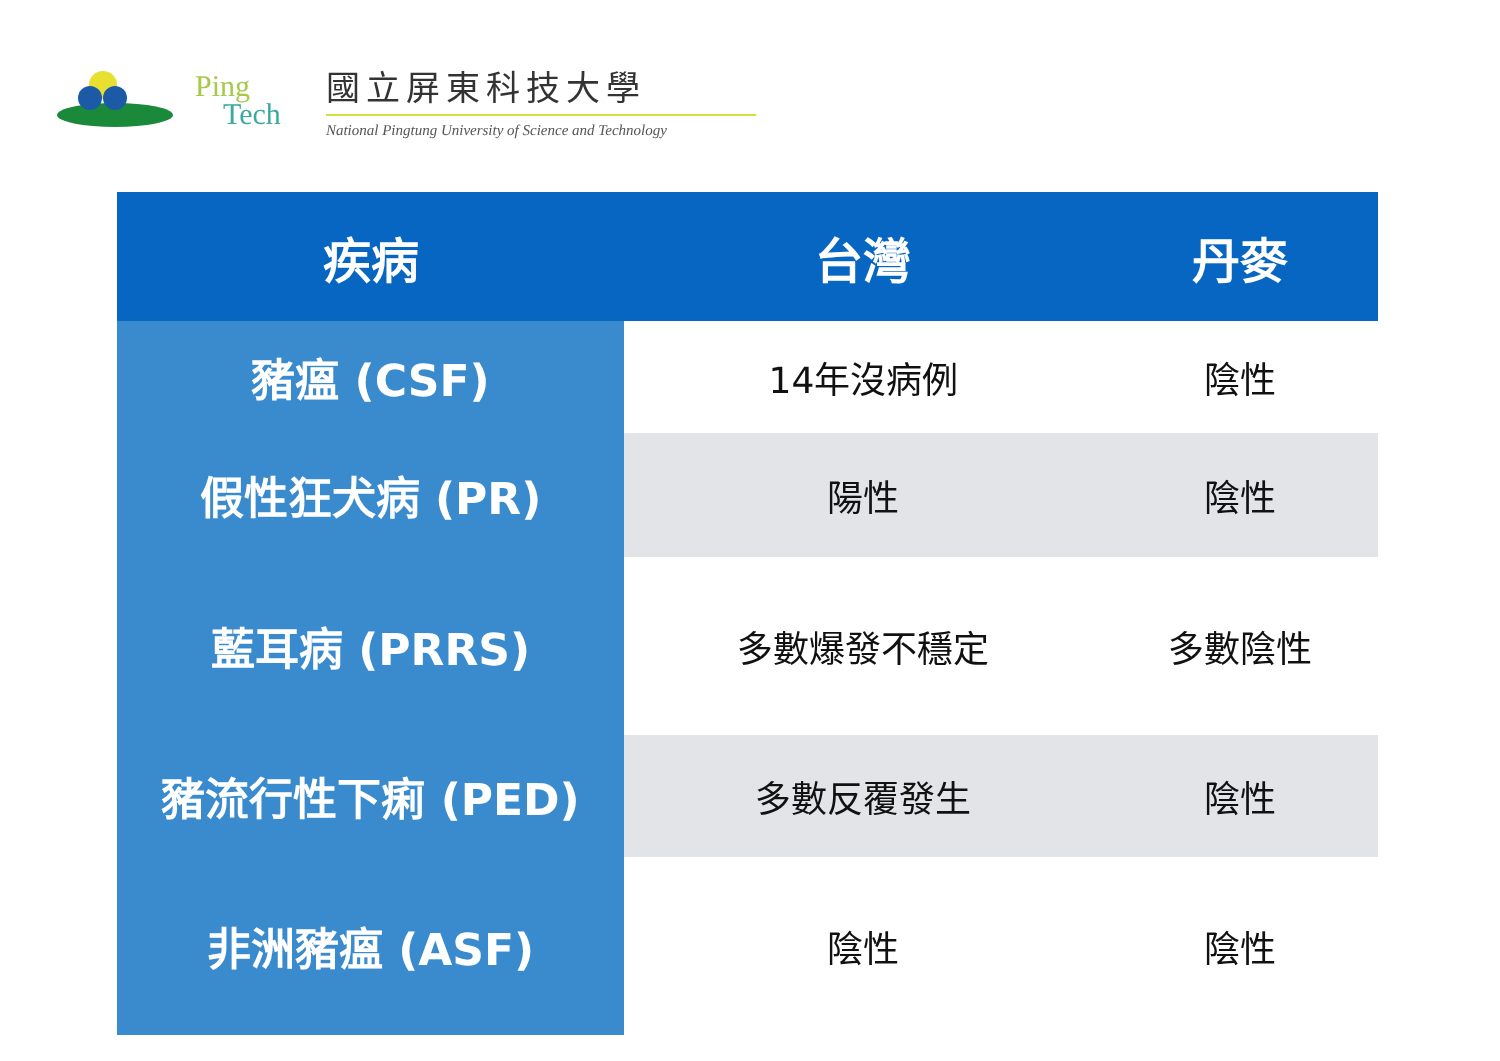Ping
Tech
國立屏東科技大學
National Pingtung University of Science and Technology
| 疾病 | 台灣 | 丹麥 |
| --- | --- | --- |
| 豬瘟 (CSF) | 14年沒病例 | 陰性 |
| 假性狂犬病 (PR) | 陽性 | 陰性 |
| 藍耳病 (PRRS) | 多數爆發不穩定 | 多數陰性 |
| 豬流行性下痢 (PED) | 多數反覆發生 | 陰性 |
| 非洲豬瘟 (ASF) | 陰性 | 陰性 |